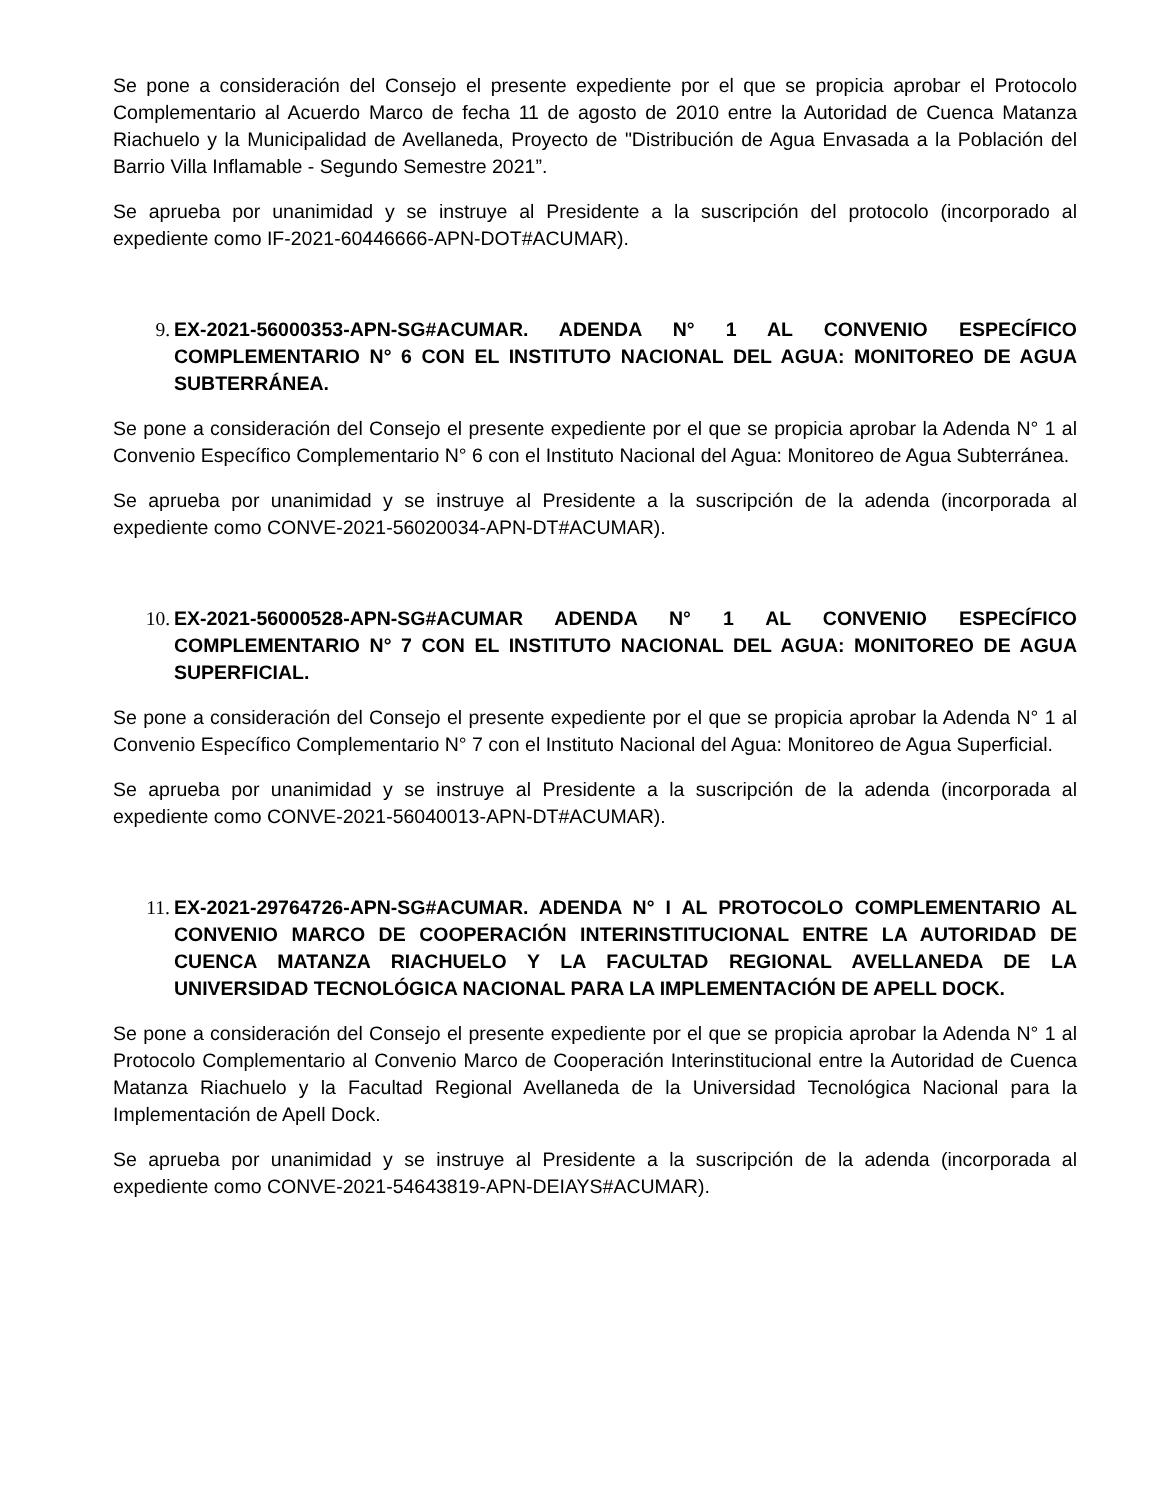Se pone a consideración del Consejo el presente expediente por el que se propicia aprobar el Protocolo Complementario al Acuerdo Marco de fecha 11 de agosto de 2010 entre la Autoridad de Cuenca Matanza Riachuelo y la Municipalidad de Avellaneda, Proyecto de "Distribución de Agua Envasada a la Población del Barrio Villa Inflamable - Segundo Semestre 2021”.
Se aprueba por unanimidad y se instruye al Presidente a la suscripción del protocolo (incorporado al expediente como IF-2021-60446666-APN-DOT#ACUMAR).
9. EX-2021-56000353-APN-SG#ACUMAR. ADENDA N° 1 AL CONVENIO ESPECÍFICO COMPLEMENTARIO N° 6 CON EL INSTITUTO NACIONAL DEL AGUA: MONITOREO DE AGUA SUBTERRÁNEA.
Se pone a consideración del Consejo el presente expediente por el que se propicia aprobar la Adenda N° 1 al Convenio Específico Complementario N° 6 con el Instituto Nacional del Agua: Monitoreo de Agua Subterránea.
Se aprueba por unanimidad y se instruye al Presidente a la suscripción de la adenda (incorporada al expediente como CONVE-2021-56020034-APN-DT#ACUMAR).
10. EX-2021-56000528-APN-SG#ACUMAR ADENDA N° 1 AL CONVENIO ESPECÍFICO COMPLEMENTARIO N° 7 CON EL INSTITUTO NACIONAL DEL AGUA: MONITOREO DE AGUA SUPERFICIAL.
Se pone a consideración del Consejo el presente expediente por el que se propicia aprobar la Adenda N° 1 al Convenio Específico Complementario N° 7 con el Instituto Nacional del Agua: Monitoreo de Agua Superficial.
Se aprueba por unanimidad y se instruye al Presidente a la suscripción de la adenda (incorporada al expediente como CONVE-2021-56040013-APN-DT#ACUMAR).
11. EX-2021-29764726-APN-SG#ACUMAR. ADENDA N° I AL PROTOCOLO COMPLEMENTARIO AL CONVENIO MARCO DE COOPERACIÓN INTERINSTITUCIONAL ENTRE LA AUTORIDAD DE CUENCA MATANZA RIACHUELO Y LA FACULTAD REGIONAL AVELLANEDA DE LA UNIVERSIDAD TECNOLÓGICA NACIONAL PARA LA IMPLEMENTACIÓN DE APELL DOCK.
Se pone a consideración del Consejo el presente expediente por el que se propicia aprobar la Adenda N° 1 al Protocolo Complementario al Convenio Marco de Cooperación Interinstitucional entre la Autoridad de Cuenca Matanza Riachuelo y la Facultad Regional Avellaneda de la Universidad Tecnológica Nacional para la Implementación de Apell Dock.
Se aprueba por unanimidad y se instruye al Presidente a la suscripción de la adenda (incorporada al expediente como CONVE-2021-54643819-APN-DEIAYS#ACUMAR).